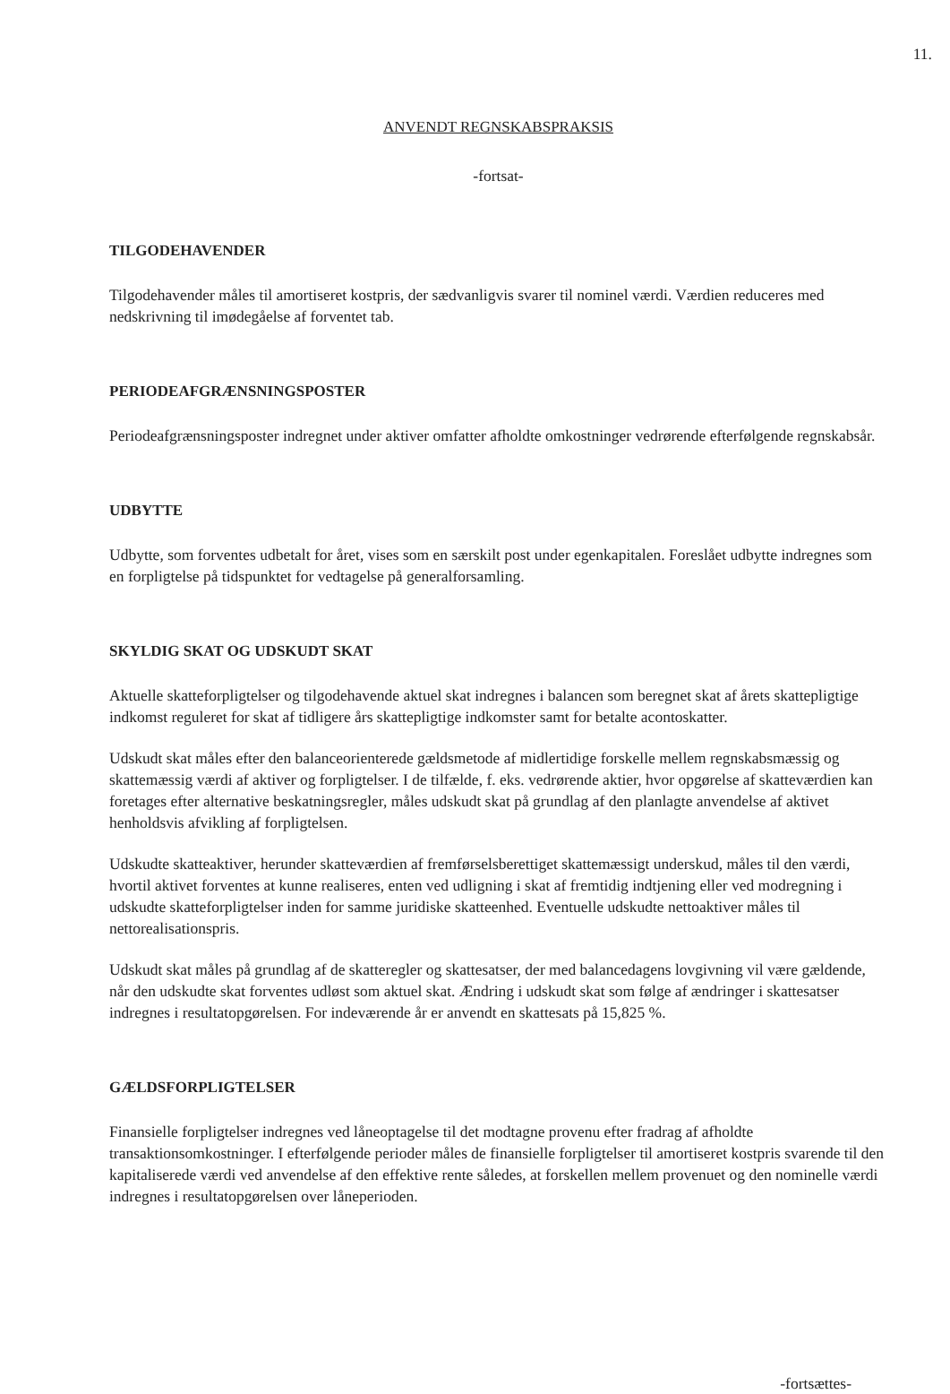11.
ANVENDT REGNSKABSPRAKSIS
-fortsat-
TILGODEHAVENDER
Tilgodehavender måles til amortiseret kostpris, der sædvanligvis svarer til nominel værdi. Værdien reduceres med nedskrivning til imødegåelse af forventet tab.
PERIODEAFGRÆNSNINGSPOSTER
Periodeafgrænsningsposter indregnet under aktiver omfatter afholdte omkostninger vedrørende efterfølgende regnskabsår.
UDBYTTE
Udbytte, som forventes udbetalt for året, vises som en særskilt post under egenkapitalen. Foreslået udbytte indregnes som en forpligtelse på tidspunktet for vedtagelse på generalforsamling.
SKYLDIG SKAT OG UDSKUDT SKAT
Aktuelle skatteforpligtelser og tilgodehavende aktuel skat indregnes i balancen som beregnet skat af årets skattepligtige indkomst reguleret for skat af tidligere års skattepligtige indkomster samt for betalte acontoskatter.
Udskudt skat måles efter den balanceorienterede gældsmetode af midlertidige forskelle mellem regnskabsmæssig og skattemæssig værdi af aktiver og forpligtelser. I de tilfælde, f. eks. vedrørende aktier, hvor opgørelse af skatteværdien kan foretages efter alternative beskatningsregler, måles udskudt skat på grundlag af den planlagte anvendelse af aktivet henholdsvis afvikling af forpligtelsen.
Udskudte skatteaktiver, herunder skatteværdien af fremførselsberettiget skattemæssigt underskud, måles til den værdi, hvortil aktivet forventes at kunne realiseres, enten ved udligning i skat af fremtidig indtjening eller ved modregning i udskudte skatteforpligtelser inden for samme juridiske skatteenhed. Eventuelle udskudte nettoaktiver måles til nettorealisationspris.
Udskudt skat måles på grundlag af de skatteregler og skattesatser, der med balancedagens lovgivning vil være gældende, når den udskudte skat forventes udløst som aktuel skat. Ændring i udskudt skat som følge af ændringer i skattesatser indregnes i resultatopgørelsen. For indeværende år er anvendt en skattesats på 15,825 %.
GÆLDSFORPLIGTELSER
Finansielle forpligtelser indregnes ved låneoptagelse til det modtagne provenu efter fradrag af afholdte transaktionsomkostninger. I efterfølgende perioder måles de finansielle forpligtelser til amortiseret kostpris svarende til den kapitaliserede værdi ved anvendelse af den effektive rente således, at forskellen mellem provenuet og den nominelle værdi indregnes i resultatopgørelsen over låneperioden.
-fortsættes-